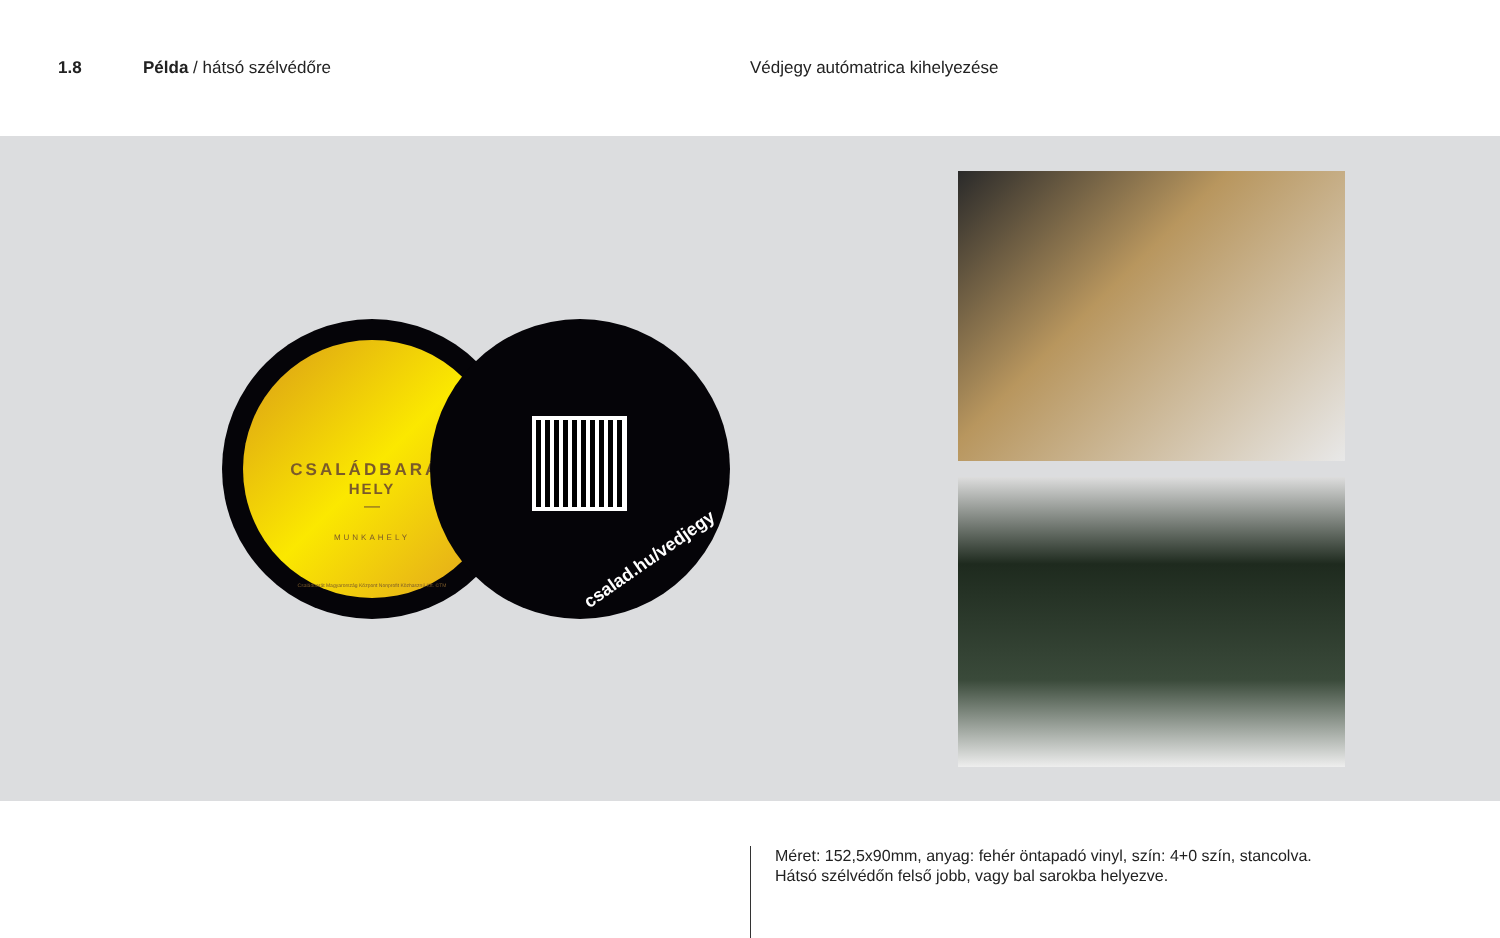1.8 Példa / hátsó szélvédőre Védjegy autómatrica kihelyezése
CSALÁDBARÁT
HELY
—
MUNKAHELY
Családbarát Magyarország Központ Nonprofit Közhasznú Kft. ©TM
csalad.hu/vedjegy
Méret: 152,5x90mm, anyag: fehér öntapadó vinyl, szín: 4+0 szín, stancolva.
Hátsó szélvédőn felső jobb, vagy bal sarokba helyezve.